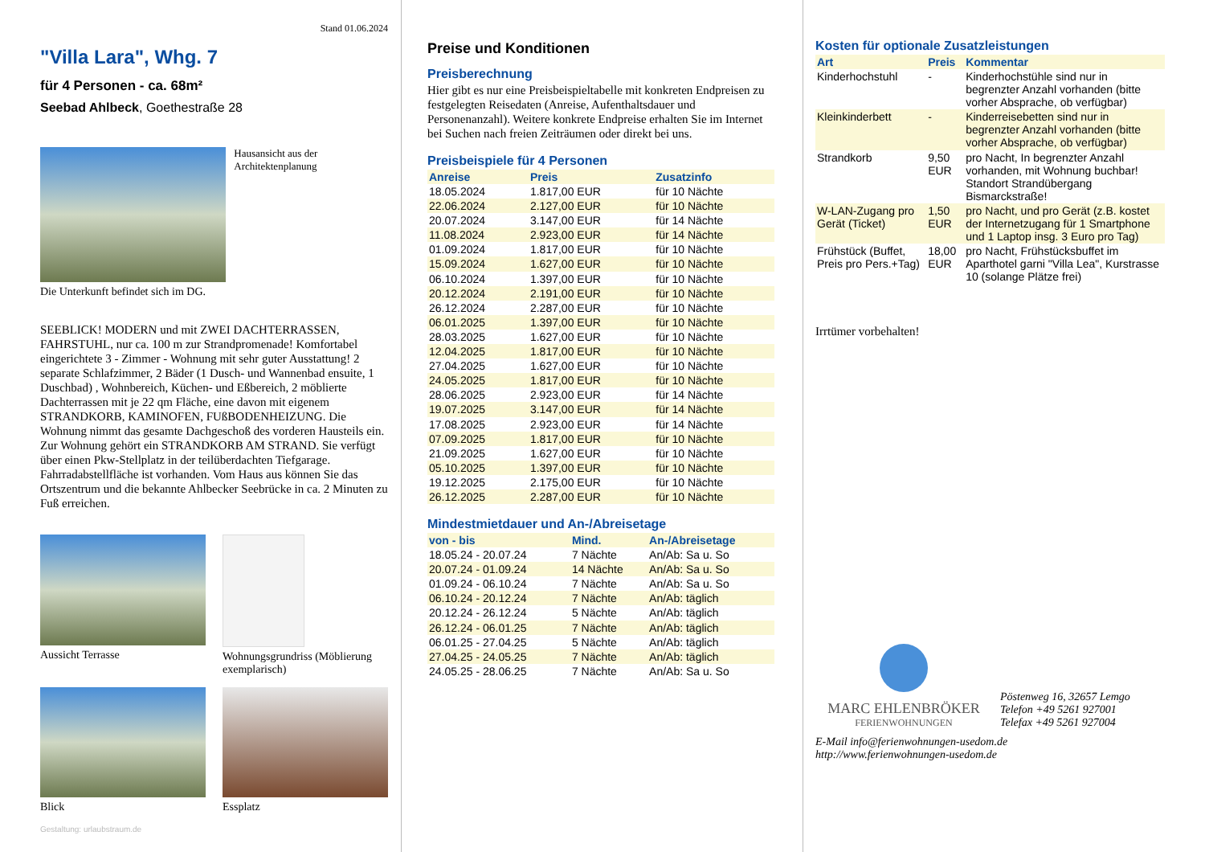Stand 01.06.2024
"Villa Lara", Whg. 7
für 4 Personen - ca. 68m²
Seebad Ahlbeck, Goethestraße 28
Hausansicht aus der Architektenplanung
Die Unterkunft befindet sich im DG.
SEEBLICK! MODERN und mit ZWEI DACHTERRASSEN, FAHRSTUHL, nur ca. 100 m zur Strandpromenade! Komfortabel eingerichtete 3 - Zimmer - Wohnung mit sehr guter Ausstattung! 2 separate Schlafzimmer, 2 Bäder (1 Dusch- und Wannenbad ensuite, 1 Duschbad) , Wohnbereich, Küchen- und Eßbereich, 2 möblierte Dachterrassen mit je 22 qm Fläche, eine davon mit eigenem STRANDKORB, KAMINOFEN, FUßBODENHEIZUNG. Die Wohnung nimmt das gesamte Dachgeschoß des vorderen Hausteils ein. Zur Wohnung gehört ein STRANDKORB AM STRAND. Sie verfügt über einen Pkw-Stellplatz in der teilüberdachten Tiefgarage. Fahrradabstellfläche ist vorhanden. Vom Haus aus können Sie das Ortszentrum und die bekannte Ahlbecker Seebrücke in ca. 2 Minuten zu Fuß erreichen.
Aussicht Terrasse
Wohnungsgrundriss (Möblierung exemplarisch)
Blick
Essplatz
Gestaltung: urlaubstraum.de
Preise und Konditionen
Preisberechnung
Hier gibt es nur eine Preisbeispieltabelle mit konkreten Endpreisen zu festgelegten Reisedaten (Anreise, Aufenthaltsdauer und Personenanzahl). Weitere konkrete Endpreise erhalten Sie im Internet bei Suchen nach freien Zeiträumen oder direkt bei uns.
Preisbeispiele für 4 Personen
| Anreise | Preis | Zusatzinfo |
| --- | --- | --- |
| 18.05.2024 | 1.817,00 EUR | für 10 Nächte |
| 22.06.2024 | 2.127,00 EUR | für 10 Nächte |
| 20.07.2024 | 3.147,00 EUR | für 14 Nächte |
| 11.08.2024 | 2.923,00 EUR | für 14 Nächte |
| 01.09.2024 | 1.817,00 EUR | für 10 Nächte |
| 15.09.2024 | 1.627,00 EUR | für 10 Nächte |
| 06.10.2024 | 1.397,00 EUR | für 10 Nächte |
| 20.12.2024 | 2.191,00 EUR | für 10 Nächte |
| 26.12.2024 | 2.287,00 EUR | für 10 Nächte |
| 06.01.2025 | 1.397,00 EUR | für 10 Nächte |
| 28.03.2025 | 1.627,00 EUR | für 10 Nächte |
| 12.04.2025 | 1.817,00 EUR | für 10 Nächte |
| 27.04.2025 | 1.627,00 EUR | für 10 Nächte |
| 24.05.2025 | 1.817,00 EUR | für 10 Nächte |
| 28.06.2025 | 2.923,00 EUR | für 14 Nächte |
| 19.07.2025 | 3.147,00 EUR | für 14 Nächte |
| 17.08.2025 | 2.923,00 EUR | für 14 Nächte |
| 07.09.2025 | 1.817,00 EUR | für 10 Nächte |
| 21.09.2025 | 1.627,00 EUR | für 10 Nächte |
| 05.10.2025 | 1.397,00 EUR | für 10 Nächte |
| 19.12.2025 | 2.175,00 EUR | für 10 Nächte |
| 26.12.2025 | 2.287,00 EUR | für 10 Nächte |
Mindestmietdauer und An-/Abreisetage
| von - bis | Mind. | An-/Abreisetage |
| --- | --- | --- |
| 18.05.24 - 20.07.24 | 7 Nächte | An/Ab: Sa u. So |
| 20.07.24 - 01.09.24 | 14 Nächte | An/Ab: Sa u. So |
| 01.09.24 - 06.10.24 | 7 Nächte | An/Ab: Sa u. So |
| 06.10.24 - 20.12.24 | 7 Nächte | An/Ab: täglich |
| 20.12.24 - 26.12.24 | 5 Nächte | An/Ab: täglich |
| 26.12.24 - 06.01.25 | 7 Nächte | An/Ab: täglich |
| 06.01.25 - 27.04.25 | 5 Nächte | An/Ab: täglich |
| 27.04.25 - 24.05.25 | 7 Nächte | An/Ab: täglich |
| 24.05.25 - 28.06.25 | 7 Nächte | An/Ab: Sa u. So |
Kosten für optionale Zusatzleistungen
| Art | Preis | Kommentar |
| --- | --- | --- |
| Kinderhochstuhl | - | Kinderhochstühle sind nur in begrenzter Anzahl vorhanden (bitte vorher Absprache, ob verfügbar) |
| Kleinkinderbett | - | Kinderreisebetten sind nur in begrenzter Anzahl vorhanden (bitte vorher Absprache, ob verfügbar) |
| Strandkorb | 9,50 EUR | pro Nacht, In begrenzter Anzahl vorhanden, mit Wohnung buchbar! Standort Strandübergang Bismarckstraße! |
| W-LAN-Zugang pro Gerät (Ticket) | 1,50 EUR | pro Nacht, und pro Gerät (z.B. kostet der Internetzugang für 1 Smartphone und 1 Laptop insg. 3 Euro pro Tag) |
| Frühstück (Buffet, Preis pro Pers.+Tag) | 18,00 EUR | pro Nacht, Frühstücksbuffet im Aparthotel garni "Villa Lea", Kurstrasse 10 (solange Plätze frei) |
Irrtümer vorbehalten!
MARC EHLENBRÖKER
FERIENWOHNUNGEN
Pöstenweg 16, 32657 Lemgo
Telefon +49 5261 927001
Telefax +49 5261 927004
E-Mail info@ferienwohnungen-usedom.de
http://www.ferienwohnungen-usedom.de